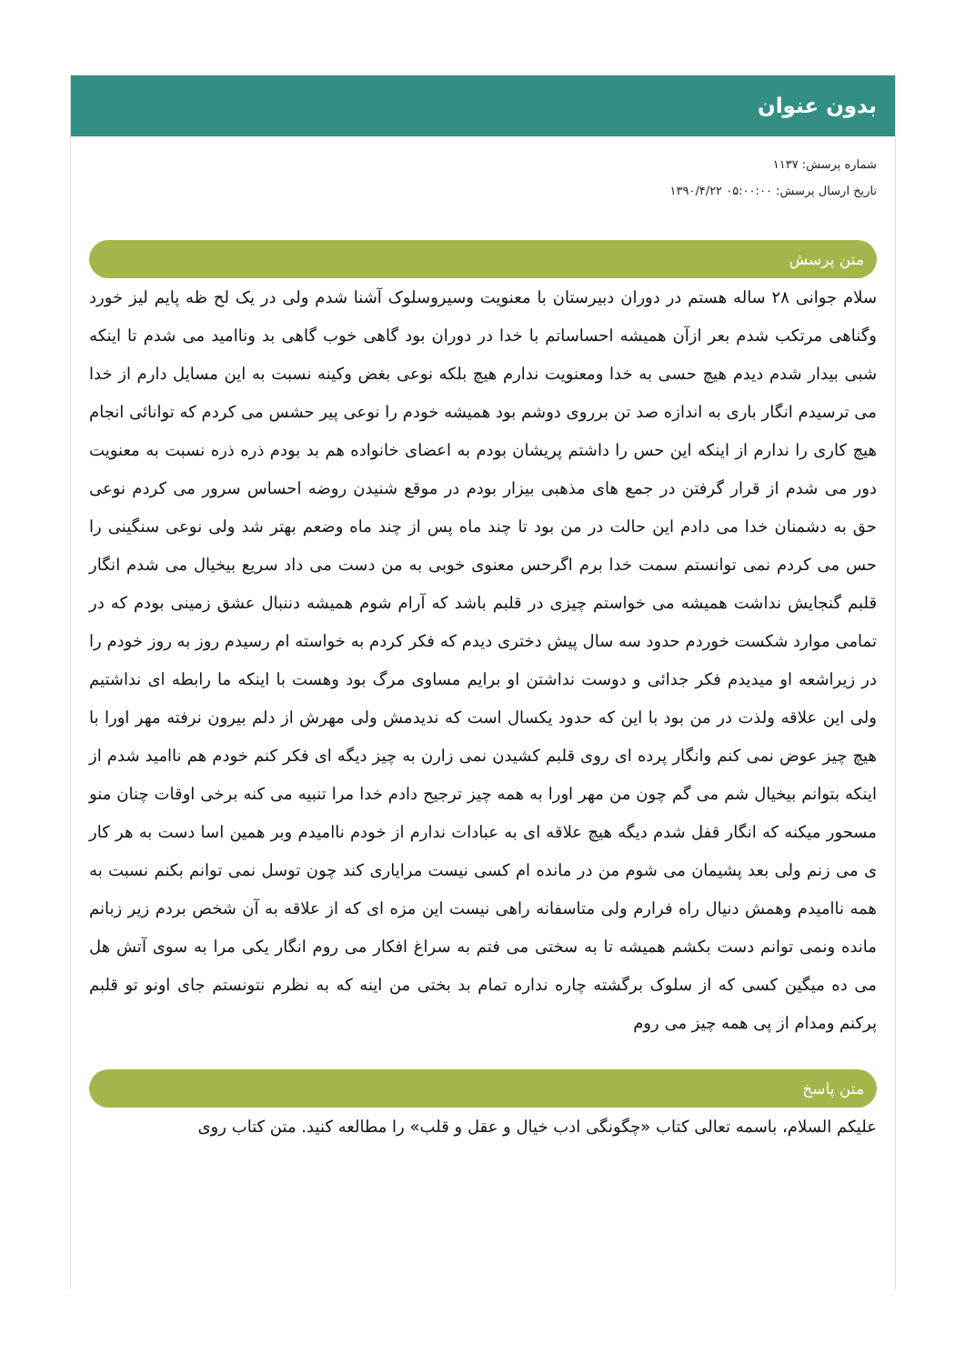بدون عنوان
شماره پرسش: ۱۱۳۷
تاریخ ارسال پرسش: ۰۵:۰۰:۰۰ ۱۳۹۰/۴/۲۲
متن پرسش
سلام جوانی ۲۸ ساله هستم در دوران دبیرستان با معنویت وسیروسلوک آشنا شدم ولی در یک لح ظه پایم لیز خورد وگناهی مرتکب شدم بعر ازآن همیشه احساساتم با خدا در دوران بود گاهی خوب گاهی بد وناامید می شدم تا اینکه شبی بیدار شدم دیدم هیچ حسی به خدا ومعنویت ندارم هیچ بلکه نوعی بغض وکینه نسبت به این مسایل دارم از خدا می ترسیدم انگار باری به اندازه صد تن برروی دوشم بود همیشه خودم را نوعی پیر حشس می کردم که توانائی انجام هیچ کاری را ندارم از اینکه این حس را داشتم پریشان بودم به اعضای خانواده هم بد بودم ذره ذره نسبت به معنویت دور می شدم از قرار گرفتن در جمع های مذهبی بیزار بودم در موقع شنیدن روضه احساس سرور می کردم نوعی حق به دشمنان خدا می دادم این حالت در من بود تا چند ماه پس از چند ماه وضعم بهتر شد ولی نوعی سنگینی را حس می کردم نمی توانستم سمت خدا برم اگرحس معنوی خوبی به من دست می داد سریع بیخیال می شدم انگار قلبم گنجایش نداشت همیشه می خواستم چیزی در قلبم باشد که آرام شوم همیشه دننبال عشق زمینی بودم که در تمامی موارد شکست خوردم حدود سه سال پیش دختری دیدم که فکر کردم به خواسته ام رسیدم روز به روز خودم را در زیراشعه او میدیدم فکر جدائی و دوست نداشتن او برایم مساوی مرگ بود وهست با اینکه ما رابطه ای نداشتیم ولی این علاقه ولذت در من بود با این که حدود یکسال است که ندیدمش ولی مهرش از دلم بیرون نرفته مهر اورا با هیچ چیز عوض نمی کنم وانگار پرده ای روی قلبم کشیدن نمی زارن به چیز دیگه ای فکر کنم خودم هم ناامید شدم از اینکه بتوانم بیخیال شم می گم چون من مهر اورا به همه چیز ترجیح دادم خدا مرا تنبیه می کنه برخی اوقات چنان منو مسحور میکنه که انگار قفل شدم دیگه هیچ علاقه ای به عبادات ندارم از خودم ناامیدم وبر همین اسا دست به هر کار ی می زنم ولی بعد پشیمان می شوم من در مانده ام کسی نیست مرایاری کند چون توسل نمی توانم بکنم نسبت به همه ناامیدم وهمش دنیال راه فرارم ولی متاسفانه راهی نیست این مزه ای که از علاقه به آن شخص بردم زیر زبانم مانده ونمی توانم دست بکشم همیشه تا به سختی می فتم به سراغ افکار می روم انگار یکی مرا به سوی آتش هل می ده میگین کسی که از سلوک برگشته چاره نداره تمام بد بختی من اینه که به نظرم نتونستم جای اونو تو قلبم پرکنم ومدام از پی همه چیز می روم
متن پاسخ
علیکم السلام، باسمه تعالی کتاب «چگونگی ادب خیال و عقل و قلب» را مطالعه کنید. متن کتاب روی